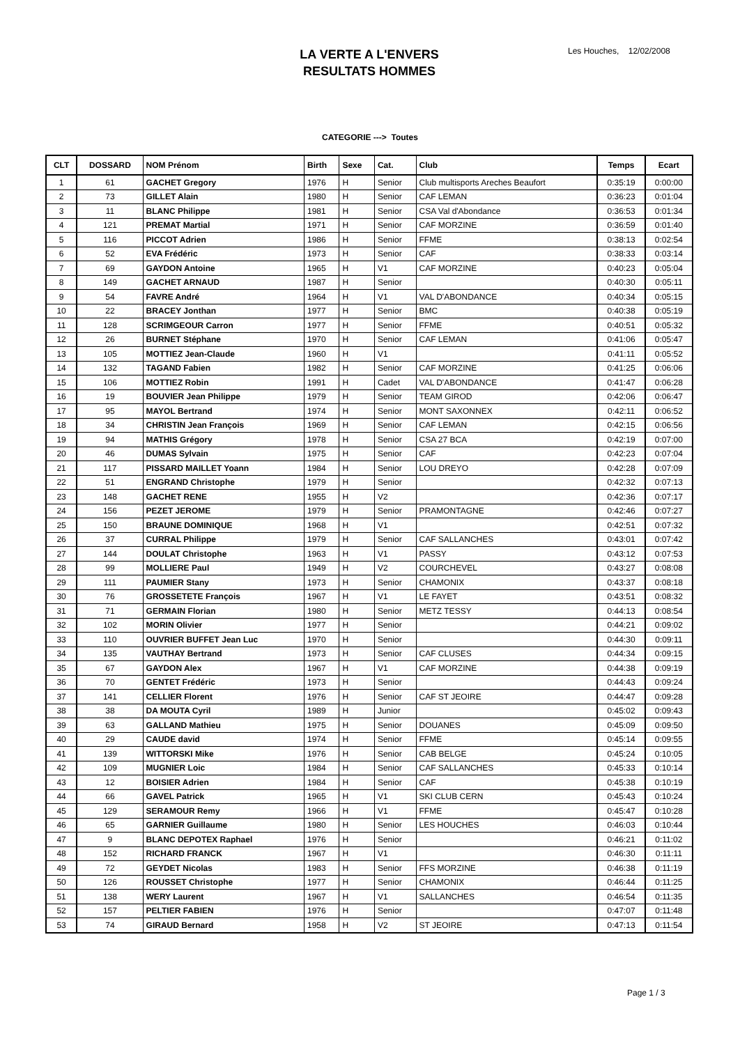LA VERTE A L'ENVERS
RESULTATS HOMMES
Les Houches, 12/02/2008
CATEGORIE ---> Toutes
| CLT | DOSSARD | NOM Prénom | Birth | Sexe | Cat. | Club | Temps | Ecart |
| --- | --- | --- | --- | --- | --- | --- | --- | --- |
| 1 | 61 | GACHET Gregory | 1976 | H | Senior | Club multisports Areches Beaufort | 0:35:19 | 0:00:00 |
| 2 | 73 | GILLET Alain | 1980 | H | Senior | CAF LEMAN | 0:36:23 | 0:01:04 |
| 3 | 11 | BLANC Philippe | 1981 | H | Senior | CSA Val d'Abondance | 0:36:53 | 0:01:34 |
| 4 | 121 | PREMAT Martial | 1971 | H | Senior | CAF MORZINE | 0:36:59 | 0:01:40 |
| 5 | 116 | PICCOT Adrien | 1986 | H | Senior | FFME | 0:38:13 | 0:02:54 |
| 6 | 52 | EVA Frédéric | 1973 | H | Senior | CAF | 0:38:33 | 0:03:14 |
| 7 | 69 | GAYDON Antoine | 1965 | H | V1 | CAF MORZINE | 0:40:23 | 0:05:04 |
| 8 | 149 | GACHET ARNAUD | 1987 | H | Senior | | 0:40:30 | 0:05:11 |
| 9 | 54 | FAVRE André | 1964 | H | V1 | VAL D'ABONDANCE | 0:40:34 | 0:05:15 |
| 10 | 22 | BRACEY Jonthan | 1977 | H | Senior | BMC | 0:40:38 | 0:05:19 |
| 11 | 128 | SCRIMGEOUR Carron | 1977 | H | Senior | FFME | 0:40:51 | 0:05:32 |
| 12 | 26 | BURNET Stéphane | 1970 | H | Senior | CAF LEMAN | 0:41:06 | 0:05:47 |
| 13 | 105 | MOTTIEZ Jean-Claude | 1960 | H | V1 | | 0:41:11 | 0:05:52 |
| 14 | 132 | TAGAND Fabien | 1982 | H | Senior | CAF MORZINE | 0:41:25 | 0:06:06 |
| 15 | 106 | MOTTIEZ Robin | 1991 | H | Cadet | VAL D'ABONDANCE | 0:41:47 | 0:06:28 |
| 16 | 19 | BOUVIER Jean Philippe | 1979 | H | Senior | TEAM GIROD | 0:42:06 | 0:06:47 |
| 17 | 95 | MAYOL Bertrand | 1974 | H | Senior | MONT SAXONNEX | 0:42:11 | 0:06:52 |
| 18 | 34 | CHRISTIN Jean François | 1969 | H | Senior | CAF LEMAN | 0:42:15 | 0:06:56 |
| 19 | 94 | MATHIS Grégory | 1978 | H | Senior | CSA 27 BCA | 0:42:19 | 0:07:00 |
| 20 | 46 | DUMAS Sylvain | 1975 | H | Senior | CAF | 0:42:23 | 0:07:04 |
| 21 | 117 | PISSARD MAILLET Yoann | 1984 | H | Senior | LOU DREYO | 0:42:28 | 0:07:09 |
| 22 | 51 | ENGRAND Christophe | 1979 | H | Senior | | 0:42:32 | 0:07:13 |
| 23 | 148 | GACHET RENE | 1955 | H | V2 | | 0:42:36 | 0:07:17 |
| 24 | 156 | PEZET JEROME | 1979 | H | Senior | PRAMONTAGNE | 0:42:46 | 0:07:27 |
| 25 | 150 | BRAUNE DOMINIQUE | 1968 | H | V1 | | 0:42:51 | 0:07:32 |
| 26 | 37 | CURRAL Philippe | 1979 | H | Senior | CAF SALLANCHES | 0:43:01 | 0:07:42 |
| 27 | 144 | DOULAT Christophe | 1963 | H | V1 | PASSY | 0:43:12 | 0:07:53 |
| 28 | 99 | MOLLIERE Paul | 1949 | H | V2 | COURCHEVEL | 0:43:27 | 0:08:08 |
| 29 | 111 | PAUMIER Stany | 1973 | H | Senior | CHAMONIX | 0:43:37 | 0:08:18 |
| 30 | 76 | GROSSETETE François | 1967 | H | V1 | LE FAYET | 0:43:51 | 0:08:32 |
| 31 | 71 | GERMAIN Florian | 1980 | H | Senior | METZ TESSY | 0:44:13 | 0:08:54 |
| 32 | 102 | MORIN Olivier | 1977 | H | Senior | | 0:44:21 | 0:09:02 |
| 33 | 110 | OUVRIER BUFFET Jean Luc | 1970 | H | Senior | | 0:44:30 | 0:09:11 |
| 34 | 135 | VAUTHAY Bertrand | 1973 | H | Senior | CAF CLUSES | 0:44:34 | 0:09:15 |
| 35 | 67 | GAYDON Alex | 1967 | H | V1 | CAF MORZINE | 0:44:38 | 0:09:19 |
| 36 | 70 | GENTET Frédéric | 1973 | H | Senior | | 0:44:43 | 0:09:24 |
| 37 | 141 | CELLIER Florent | 1976 | H | Senior | CAF ST JEOIRE | 0:44:47 | 0:09:28 |
| 38 | 38 | DA MOUTA Cyril | 1989 | H | Junior | | 0:45:02 | 0:09:43 |
| 39 | 63 | GALLAND Mathieu | 1975 | H | Senior | DOUANES | 0:45:09 | 0:09:50 |
| 40 | 29 | CAUDE david | 1974 | H | Senior | FFME | 0:45:14 | 0:09:55 |
| 41 | 139 | WITTORSKI Mike | 1976 | H | Senior | CAB BELGE | 0:45:24 | 0:10:05 |
| 42 | 109 | MUGNIER Loic | 1984 | H | Senior | CAF SALLANCHES | 0:45:33 | 0:10:14 |
| 43 | 12 | BOISIER Adrien | 1984 | H | Senior | CAF | 0:45:38 | 0:10:19 |
| 44 | 66 | GAVEL Patrick | 1965 | H | V1 | SKI CLUB CERN | 0:45:43 | 0:10:24 |
| 45 | 129 | SERAMOUR Remy | 1966 | H | V1 | FFME | 0:45:47 | 0:10:28 |
| 46 | 65 | GARNIER Guillaume | 1980 | H | Senior | LES HOUCHES | 0:46:03 | 0:10:44 |
| 47 | 9 | BLANC DEPOTEX Raphael | 1976 | H | Senior | | 0:46:21 | 0:11:02 |
| 48 | 152 | RICHARD FRANCK | 1967 | H | V1 | | 0:46:30 | 0:11:11 |
| 49 | 72 | GEYDET Nicolas | 1983 | H | Senior | FFS MORZINE | 0:46:38 | 0:11:19 |
| 50 | 126 | ROUSSET Christophe | 1977 | H | Senior | CHAMONIX | 0:46:44 | 0:11:25 |
| 51 | 138 | WERY Laurent | 1967 | H | V1 | SALLANCHES | 0:46:54 | 0:11:35 |
| 52 | 157 | PELTIER FABIEN | 1976 | H | Senior | | 0:47:07 | 0:11:48 |
| 53 | 74 | GIRAUD Bernard | 1958 | H | V2 | ST JEOIRE | 0:47:13 | 0:11:54 |
Page 1 / 3